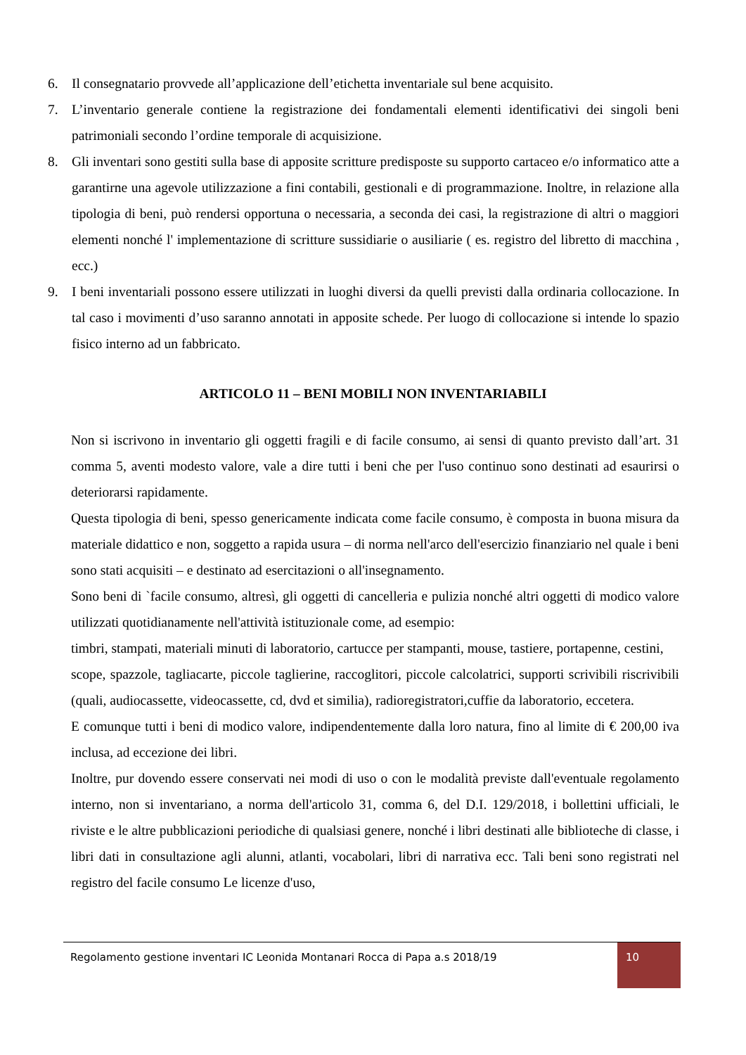6. Il consegnatario provvede all’applicazione dell’etichetta inventariale sul bene acquisito.
7. L’inventario generale contiene la registrazione dei fondamentali elementi identificativi dei singoli beni patrimoniali secondo l’ordine temporale di acquisizione.
8. Gli inventari sono gestiti sulla base di apposite scritture predisposte su supporto cartaceo e/o informatico atte a garantirne una agevole utilizzazione a fini contabili, gestionali e di programmazione. Inoltre, in relazione alla tipologia di beni, può rendersi opportuna o necessaria, a seconda dei casi, la registrazione di altri o maggiori elementi nonché l' implementazione di scritture sussidiarie o ausiliarie ( es. registro del libretto di macchina , ecc.)
9. I beni inventariali possono essere utilizzati in luoghi diversi da quelli previsti dalla ordinaria collocazione. In tal caso i movimenti d’uso saranno annotati in apposite schede. Per luogo di collocazione si intende lo spazio fisico interno ad un fabbricato.
ARTICOLO 11 – BENI MOBILI NON INVENTARIABILI
Non si iscrivono in inventario gli oggetti fragili e di facile consumo, ai sensi di quanto previsto dall’art. 31 comma 5, aventi modesto valore, vale a dire tutti i beni che per l'uso continuo sono destinati ad esaurirsi o deteriorarsi rapidamente.
Questa tipologia di beni, spesso genericamente indicata come facile consumo, è composta in buona misura da materiale didattico e non, soggetto a rapida usura – di norma nell'arco dell'esercizio finanziario nel quale i beni sono stati acquisiti – e destinato ad esercitazioni o all'insegnamento.
Sono beni di `facile consumo, altresì, gli oggetti di cancelleria e pulizia nonché altri oggetti di modico valore utilizzati quotidianamente nell'attività istituzionale come, ad esempio:
timbri, stampati, materiali minuti di laboratorio, cartucce per stampanti, mouse, tastiere, portapenne, cestini,
scope, spazzole, tagliacarte, piccole taglierine, raccoglitori, piccole calcolatrici, supporti scrivibili riscrivibili (quali, audiocassette, videocassette, cd, dvd et similia), radioregistratori,cuffie da laboratorio, eccetera.
E comunque tutti i beni di modico valore, indipendentemente dalla loro natura, fino al limite di € 200,00 iva inclusa, ad eccezione dei libri.
Inoltre, pur dovendo essere conservati nei modi di uso o con le modalità previste dall'eventuale regolamento interno, non si inventariano, a norma dell'articolo 31, comma 6, del D.I. 129/2018, i bollettini ufficiali, le riviste e le altre pubblicazioni periodiche di qualsiasi genere, nonché i libri destinati alle biblioteche di classe, i libri dati in consultazione agli alunni, atlanti, vocabolari, libri di narrativa ecc. Tali beni sono registrati nel registro del facile consumo Le licenze d'uso,
Regolamento gestione inventari IC Leonida Montanari Rocca di Papa a.s 2018/19 10